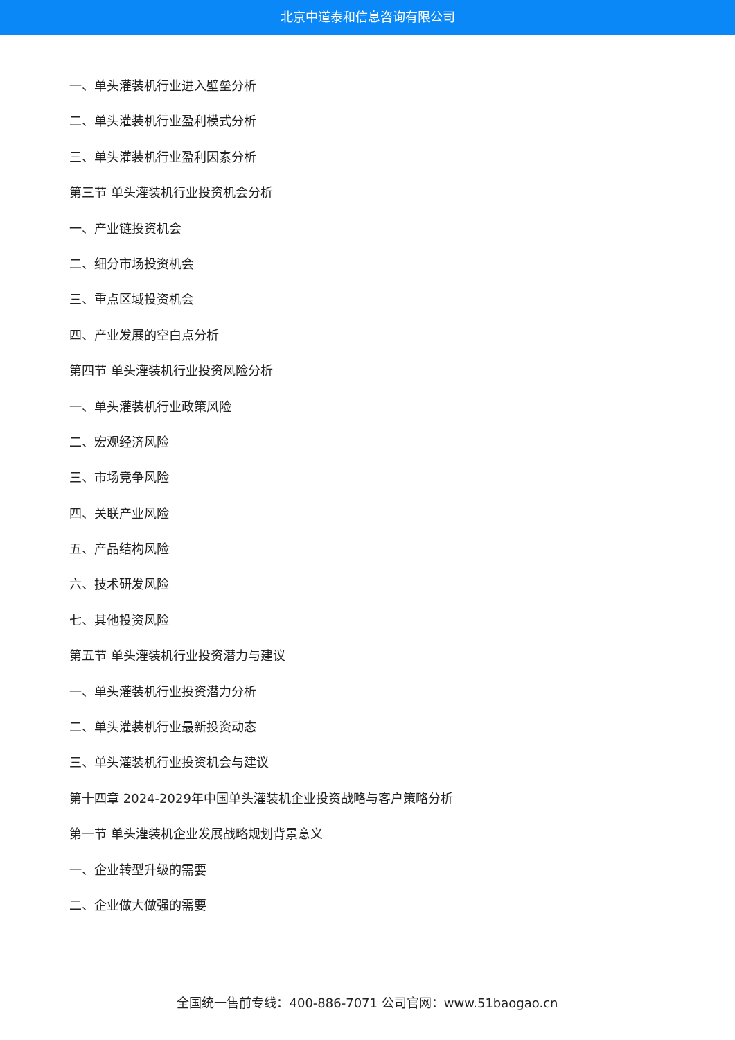北京中道泰和信息咨询有限公司
一、单头灌装机行业进入壁垒分析
二、单头灌装机行业盈利模式分析
三、单头灌装机行业盈利因素分析
第三节 单头灌装机行业投资机会分析
一、产业链投资机会
二、细分市场投资机会
三、重点区域投资机会
四、产业发展的空白点分析
第四节 单头灌装机行业投资风险分析
一、单头灌装机行业政策风险
二、宏观经济风险
三、市场竞争风险
四、关联产业风险
五、产品结构风险
六、技术研发风险
七、其他投资风险
第五节 单头灌装机行业投资潜力与建议
一、单头灌装机行业投资潜力分析
二、单头灌装机行业最新投资动态
三、单头灌装机行业投资机会与建议
第十四章 2024-2029年中国单头灌装机企业投资战略与客户策略分析
第一节 单头灌装机企业发展战略规划背景意义
一、企业转型升级的需要
二、企业做大做强的需要
全国统一售前专线：400-886-7071 公司官网：www.51baogao.cn